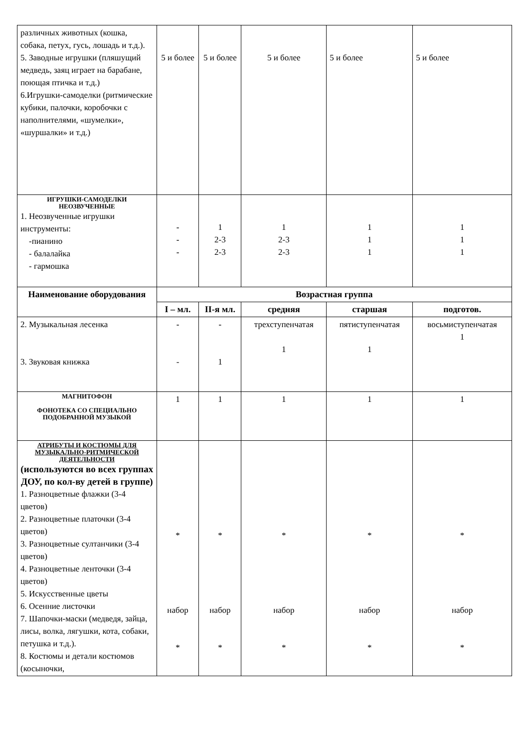| различных животных (кошка, собака, петух, гусь, лошадь и т.д.). 5. Заводные игрушки (пляшущий медведь, заяц играет на барабане, поющая птичка и т.д.) 6.Игрушки-самоделки (ритмические кубики, палочки, коробочки с наполнителями, «шумелки», «шуршалки» и т.д.) | 5 и более | 5 и более | 5 и более | 5 и более | 5 и более |
| ИГРУШКИ-САМОДЕЛКИ НЕОЗВУЧЕННЫЕ 1. Неозвученные игрушки инструменты: -пианино - балалайка - гармошка | - - - | 1 2-3 2-3 | 1 2-3 2-3 | 1 1 1 | 1 1 1 |
| Наименование оборудования | Возрастная группа | | | | |
| | I – мл. | II-я мл. | средняя | старшая | подготов. |
| 2. Музыкальная лесенка 3. Звуковая книжка | - - | - 1 | трехступенчатая 1 | пятиступенчатая 1 | восьмиступенчатая 1 |
| МАГНИТОФОН ФОНОТЕКА СО СПЕЦИАЛЬНО ПОДОБРАННОЙ МУЗЫКОЙ | 1 | 1 | 1 | 1 | 1 |
| АТРИБУТЫ И КОСТЮМЫ ДЛЯ МУЗЫКАЛЬНО-РИТМИЧЕСКОЙ ДЕЯТЕЛЬНОСТИ (используются во всех группах ДОУ, по кол-ву детей в группе) 1. Разноцветные флажки (3-4 цветов) 2. Разноцветные платочки (3-4 цветов) 3. Разноцветные султанчики (3-4 цветов) 4. Разноцветные ленточки (3-4 цветов) 5. Искусственные цветы 6. Осенние листочки 7. Шапочки-маски (медведя, зайца, лисы, волка, лягушки, кота, собаки, петушка и т.д.). 8. Костюмы и детали костюмов (косыночки, | * набор * | * набор * | * набор * | * набор * | * набор * |